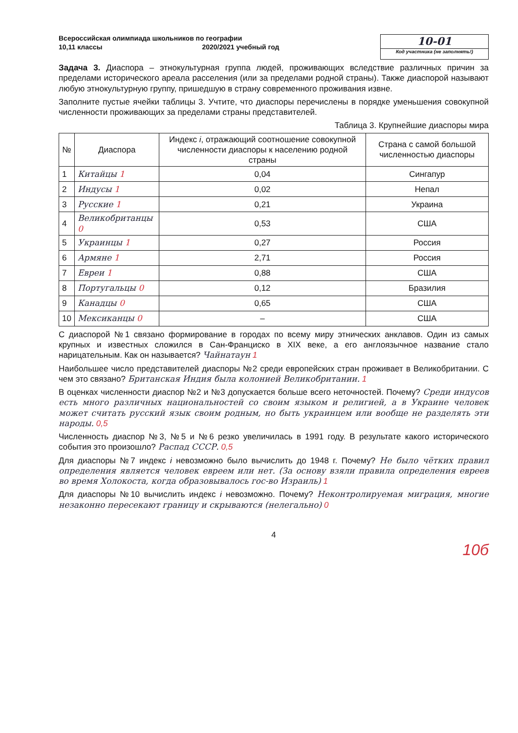Всероссийская олимпиада школьников по географии
10,11 классы 2020/2021 учебный год
10-01
Код участника (не заполнять!)
Задача 3. Диаспора – этнокультурная группа людей, проживающих вследствие различных причин за пределами исторического ареала расселения (или за пределами родной страны). Также диаспорой называют любую этнокультурную группу, пришедшую в страну современного проживания извне.
Заполните пустые ячейки таблицы 3. Учтите, что диаспоры перечислены в порядке уменьшения совокупной численности проживающих за пределами страны представителей.
Таблица 3. Крупнейшие диаспоры мира
| № | Диаспора | Индекс i , отражающий соотношение совокупной численности диаспоры к населению родной страны | Страна с самой большой численностью диаспоры |
| --- | --- | --- | --- |
| 1 | Китайцы 1 | 0,04 | Сингапур |
| 2 | Индусы 1 | 0,02 | Непал |
| 3 | Русские 1 | 0,21 | Украина |
| 4 | Великобританцы 0 | 0,53 | США |
| 5 | Украинцы 1 | 0,27 | Россия |
| 6 | Армяне 1 | 2,71 | Россия |
| 7 | Евреи 1 | 0,88 | США |
| 8 | Португальцы 0 | 0,12 | Бразилия |
| 9 | Канадцы 0 | 0,65 | США |
| 10 | Мексиканцы 0 | – | США |
С диаспорой №1 связано формирование в городах по всему миру этнических анклавов. Один из самых крупных и известных сложился в Сан-Франциско в XIX веке, а его англоязычное название стало нарицательным. Как он называется? Чайнатаун 1
Наибольшее число представителей диаспоры №2 среди европейских стран проживает в Великобритании. С чем это связано? Британская Индия была колонией Великобритании. 1
В оценках численности диаспор №2 и №3 допускается больше всего неточностей. Почему? Среди индусов есть много различных национальностей со своим языком и религией, а в Украине человек может считать русский язык своим родным, но быть украинцем или вообще не разделять эти народы. 0,5
Численность диаспор №3, №5 и №6 резко увеличилась в 1991 году. В результате какого исторического события это произошло? Распад СССР. 0,5
Для диаспоры №7 индекс i невозможно было вычислить до 1948 г. Почему? Не было чётких правил определения является человек евреем или нет. (За основу взяли правила определения евреев во время Холокоста, когда образовывалось гос-во Израиль) 1
Для диаспоры №10 вычислить индекс i невозможно. Почему? Неконтролируемая миграция, многие незаконно пересекают границу и скрываются (нелегально) 0
4
10б